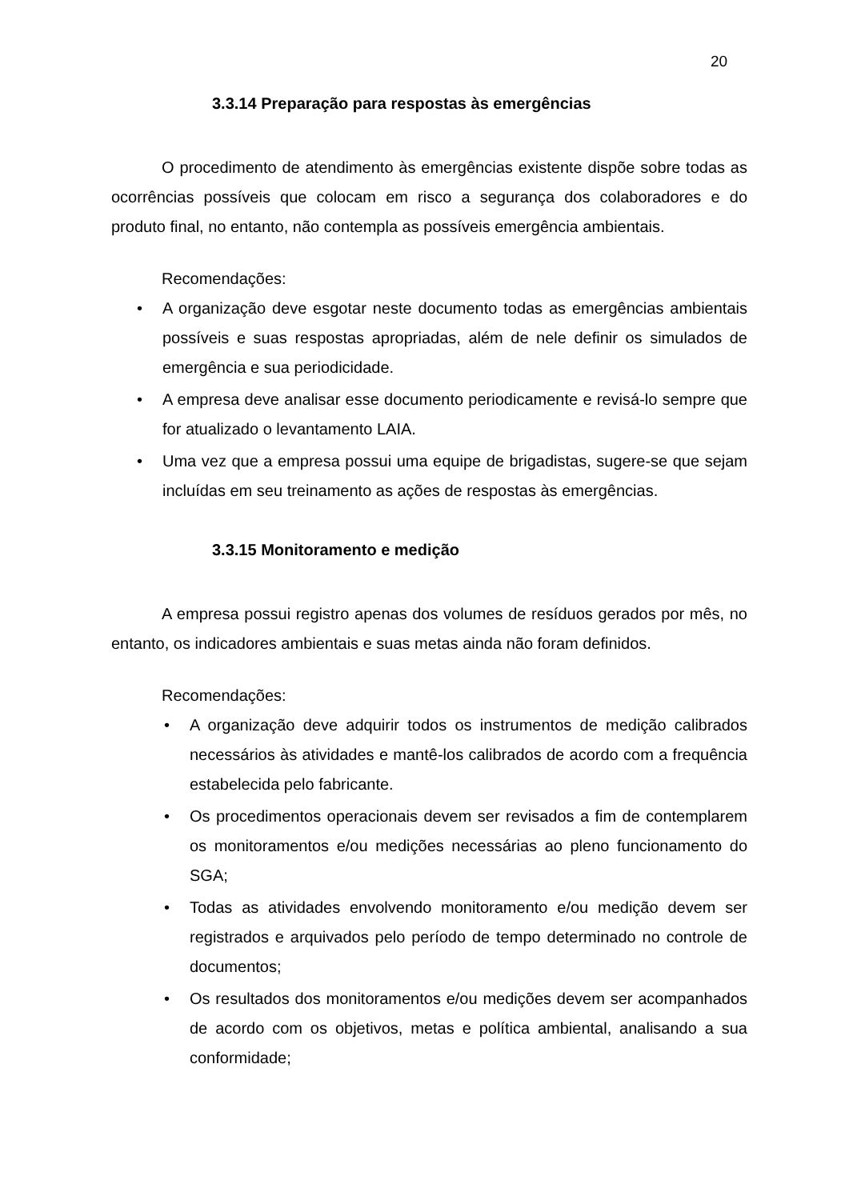20
3.3.14 Preparação para respostas às emergências
O procedimento de atendimento às emergências existente dispõe sobre todas as ocorrências possíveis que colocam em risco a segurança dos colaboradores e do produto final, no entanto, não contempla as possíveis emergência ambientais.
Recomendações:
• A organização deve esgotar neste documento todas as emergências ambientais possíveis e suas respostas apropriadas, além de nele definir os simulados de emergência e sua periodicidade.
• A empresa deve analisar esse documento periodicamente e revisá-lo sempre que for atualizado o levantamento LAIA.
• Uma vez que a empresa possui uma equipe de brigadistas, sugere-se que sejam incluídas em seu treinamento as ações de respostas às emergências.
3.3.15 Monitoramento e medição
A empresa possui registro apenas dos volumes de resíduos gerados por mês, no entanto, os indicadores ambientais e suas metas ainda não foram definidos.
Recomendações:
• A organização deve adquirir todos os instrumentos de medição calibrados necessários às atividades e mantê-los calibrados de acordo com a frequência estabelecida pelo fabricante.
• Os procedimentos operacionais devem ser revisados a fim de contemplarem os monitoramentos e/ou medições necessárias ao pleno funcionamento do SGA;
• Todas as atividades envolvendo monitoramento e/ou medição devem ser registrados e arquivados pelo período de tempo determinado no controle de documentos;
• Os resultados dos monitoramentos e/ou medições devem ser acompanhados de acordo com os objetivos, metas e política ambiental, analisando a sua conformidade;